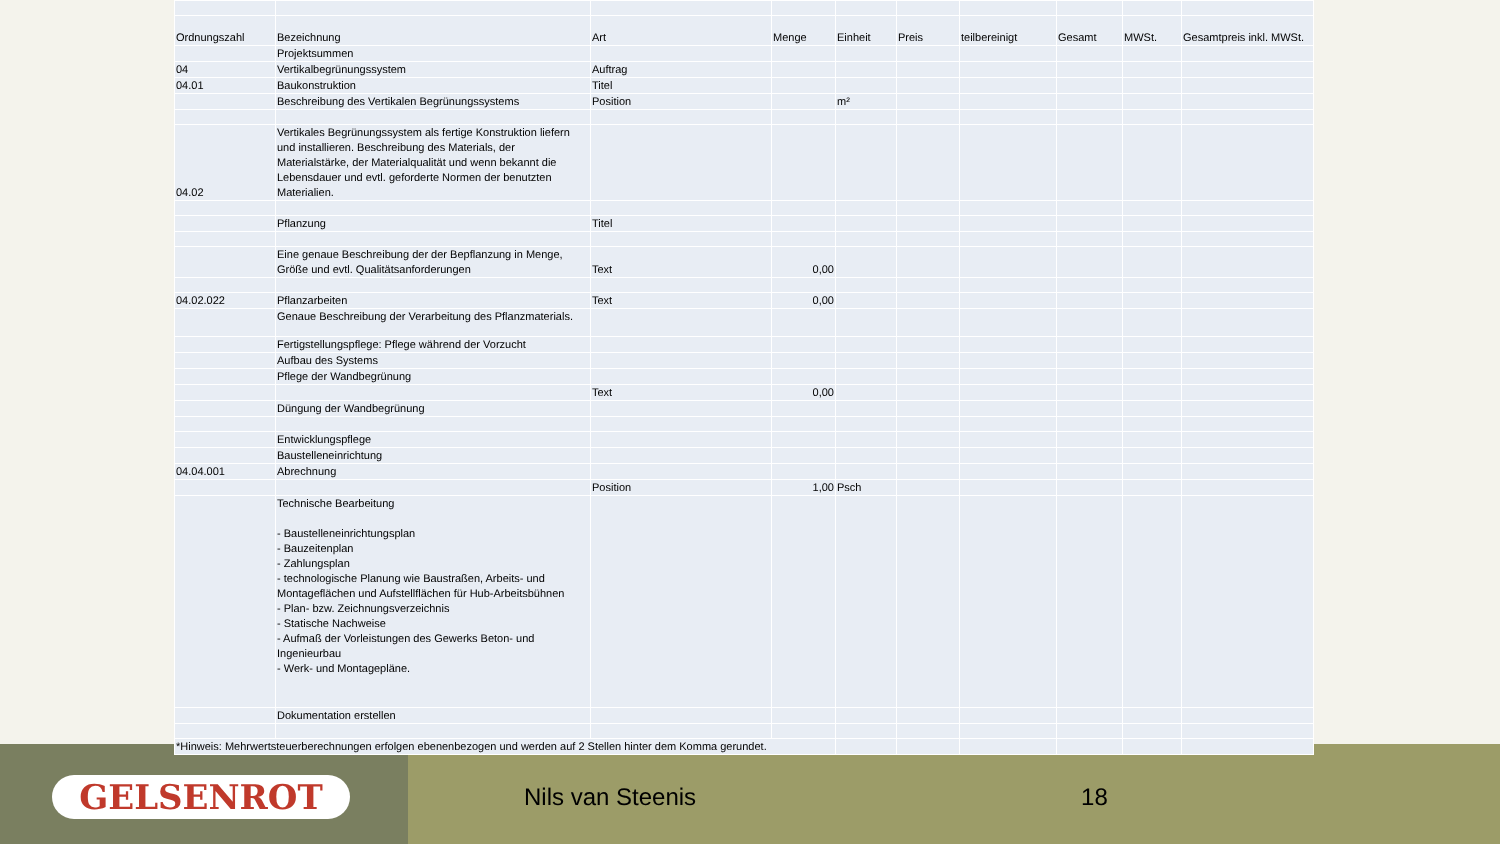| Ordnungszahl | Bezeichnung | Art | Menge | Einheit | Preis | teilbereinigt | Gesamt | MWSt. | Gesamtpreis inkl. MWSt. |
| --- | --- | --- | --- | --- | --- | --- | --- | --- | --- |
| | Projektsummen | | | | | | | | |
| 04 | Vertikalbegrünungssystem | Auftrag | | | | | | | |
| 04.01 | Baukonstruktion | Titel | | | | | | | |
| | Beschreibung des Vertikalen Begrünungssystems | Position | | m² | | | | | |
| 04.02 | Vertikales Begrünungssystem als fertige Konstruktion liefern und installieren. Beschreibung des Materials, der Materialstärke, der Materialqualität und wenn bekannt die Lebensdauer und evtl. geforderte Normen der benutzten Materialien. | | | | | | | | |
| | Pflanzung | Titel | | | | | | | |
| | Eine genaue Beschreibung der der Bepflanzung in Menge, Größe und evtl. Qualitätsanforderungen | Text | 0,00 | | | | | | |
| 04.02.022 | Pflanzarbeiten | Text | 0,00 | | | | | | |
| | Genaue Beschreibung der Verarbeitung des Pflanzmaterials. | | | | | | | | |
| | Fertigstellungspflege: Pflege während der Vorzucht | | | | | | | | |
| | Aufbau des Systems | | | | | | | | |
| | Pflege der Wandbegrünung | | | | | | | | |
| | | Text | 0,00 | | | | | | |
| | Düngung der Wandbegrünung | | | | | | | | |
| | Entwicklungspflege | | | | | | | | |
| | Baustelleneinrichtung | | | | | | | | |
| 04.04.001 | Abrechnung | | | | | | | | |
| | | Position | 1,00 | Psch | | | | | |
| | Technische Bearbeitung - Baustelleneinrichtungsplan - Bauzeitenplan - Zahlungsplan - technologische Planung wie Baustraßen, Arbeits- und Montageflächen und Aufstellflächen für Hub-Arbeitsbühnen - Plan- bzw. Zeichnungsverzeichnis - Statische Nachweise - Aufmaß der Vorleistungen des Gewerks Beton- und Ingenieurbau - Werk- und Montagepläne. | | | | | | | | |
| | Dokumentation erstellen | | | | | | | | |
| *Hinweis: Mehrwertsteuerberechnungen erfolgen ebenenbezogen und werden auf 2 Stellen hinter dem Komma gerundet. | | | | | | | | | |
GELSENROT
Nils van Steenis 18